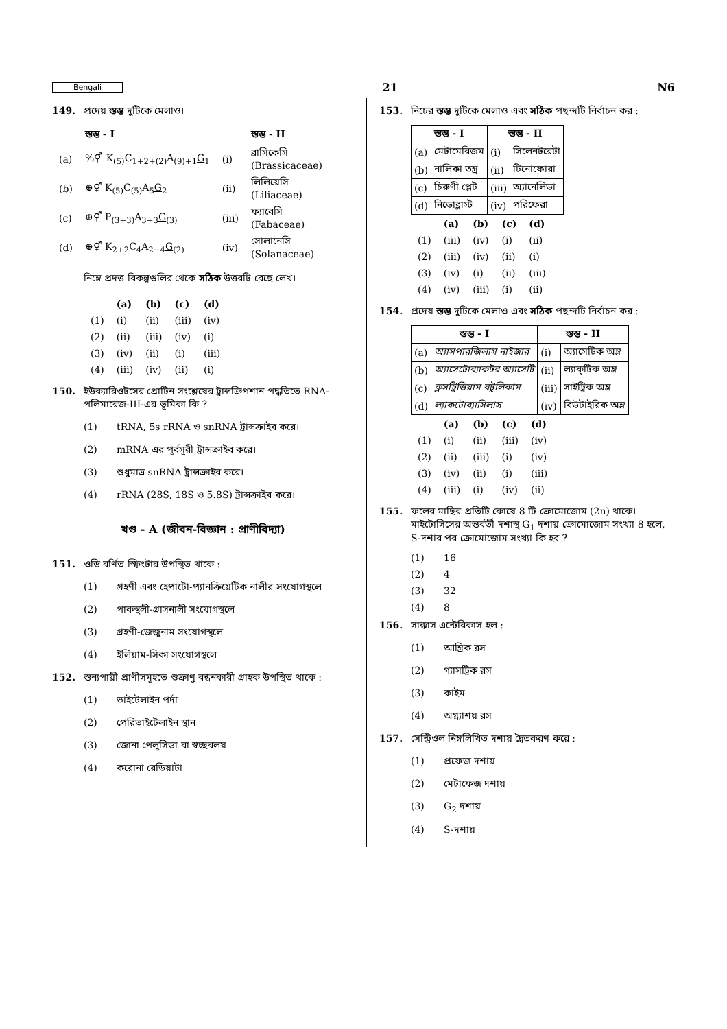Bengali 21 N6
149. প্রদেয় স্তম্ভ দুটিকে মেলাও।
| | স্তম্ভ - I | | স্তম্ভ - II |
| --- | --- | --- | --- |
| (a) | %⚥ K<sub>(5)</sub>C<sub>1+2+(2)</sub>A<sub>(9)+1</sub> G<sub>1</sub> | (i) | ব্রাসিকেসি (Brassicaceae) |
| (b) | ⊕⚥ K<sub>(5)</sub>C<sub>(5)</sub>A<sub>5</sub> G<sub>2</sub> | (ii) | লিলিয়েসি (Liliaceae) |
| (c) | ⊕⚥ P<sub>(3+3)</sub>A<sub>3+3</sub> G<sub>(3)</sub> | (iii) | ফ্যাবেসি (Fabaceae) |
| (d) | ⊕⚥ K<sub>2+2</sub>C<sub>4</sub>A<sub>2−4</sub> G<sub>(2)</sub> | (iv) | সোলানেসি (Solanaceae) |
নিম্নে প্রদত্ত বিকল্পগুলির থেকে সঠিক উত্তরটি বেছে লেখ।
| | (a) | (b) | (c) | (d) |
| --- | --- | --- | --- | --- |
| (1) | (i) | (ii) | (iii) | (iv) |
| (2) | (ii) | (iii) | (iv) | (i) |
| (3) | (iv) | (ii) | (i) | (iii) |
| (4) | (iii) | (iv) | (ii) | (i) |
150. ইউক্যারিওটসের প্রোটিন সংশ্লেষের ট্রান্সক্রিপশান পদ্ধতিতে RNA-পলিমারেজ-III-এর ভূমিকা কি ?
(1) tRNA, 5s rRNA ও snRNA ট্রান্সক্রাইব করে।
(2) mRNA এর পূর্বসূরী ট্রান্সক্রাইব করে।
(3) শুধুমাত্র snRNA ট্রান্সক্রাইব করে।
(4) rRNA (28S, 18S ও 5.8S) ট্রান্সক্রাইব করে।
খণ্ড - A (জীবন-বিজ্ঞান : প্রাণীবিদ্যা)
151. ওডি বর্ণিত স্ফিংটার উপস্থিত থাকে :
(1) গ্রহণী এবং হেপাটো-প্যানক্রিয়েটিক নালীর সংযোগস্থলে
(2) পাকস্থলী-গ্রাসনালী সংযোগস্থলে
(3) গ্রহণী-জেজুনাম সংযোগস্থলে
(4) ইলিয়াম-সিকা সংযোগস্থলে
152. স্তন্যপায়ী প্রাণীসমূহতে শুক্রাণু বন্ধনকারী গ্রাহক উপস্থিত থাকে :
(1) ভাইটেলাইন পর্দা
(2) পেরিভাইটেলাইন স্থান
(3) জোনা পেলুসিডা বা স্বচ্ছবলয়
(4) করোনা রেডিয়াটা
153. নিচের স্তম্ভ দুটিকে মেলাও এবং সঠিক পছন্দটি নির্বাচন কর :
| স্তম্ভ - I | | স্তম্ভ - II | |
| --- | --- | --- | --- |
| (a) | মেটামেরিজম | (i) | সিলেনটরেটা |
| (b) | নালিকা তন্ত্র | (ii) | টিনোফোরা |
| (c) | চিরুণী প্লেট | (iii) | অ্যানেলিডা |
| (d) | নিডোব্লাস্ট | (iv) | পরিফেরা |
| | (a) | (b) | (c) | (d) |
| --- | --- | --- | --- | --- |
| (1) | (iii) | (iv) | (i) | (ii) |
| (2) | (iii) | (iv) | (ii) | (i) |
| (3) | (iv) | (i) | (ii) | (iii) |
| (4) | (iv) | (iii) | (i) | (ii) |
154. প্রদেয় স্তম্ভ দুটিকে মেলাও এবং সঠিক পছন্দটি নির্বাচন কর :
| স্তম্ভ - I | | স্তম্ভ - II | |
| --- | --- | --- | --- |
| (a) | অ্যাসপারজিলাস নাইজার | (i) | অ্যাসেটিক অম্ল |
| (b) | অ্যাসেটোব্যাকটর অ্যাসেটি | (ii) | ল্যাক্‌টিক অম্ল |
| (c) | ক্লসট্রিডিয়াম বটুলিকাম | (iii) | সাইট্রিক অম্ল |
| (d) | ল্যাকটোব্যাসিলাস | (iv) | বিউটাইরিক অম্ল |
| | (a) | (b) | (c) | (d) |
| --- | --- | --- | --- | --- |
| (1) | (i) | (ii) | (iii) | (iv) |
| (2) | (ii) | (iii) | (i) | (iv) |
| (3) | (iv) | (ii) | (i) | (iii) |
| (4) | (iii) | (i) | (iv) | (ii) |
155. ফলের মাছির প্রতিটি কোষে 8 টি ক্রোমোজোম (2n) থাকে। মাইটোসিসের অন্তর্বর্তী দশাস্থ G<sub>1</sub> দশায় ক্রোমোজোম সংখ্যা 8 হলে, S-দশার পর ক্রোমোজোম সংখ্যা কি হব ?
(1) 16
(2) 4
(3) 32
(4) 8
156. সাক্কাস এন্টেরিকাস হল :
(1) আন্ত্রিক রস
(2) গ্যাসট্রিক রস
(3) কাইম
(4) অগ্ন্যাশয় রস
157. সেন্ট্রিওল নিম্নলিখিত দশায় দ্বৈতকরণ করে :
(1) প্রফেজ দশায়
(2) মেটাফেজ দশায়
(3) G<sub>2</sub> দশায়
(4) S-দশায়